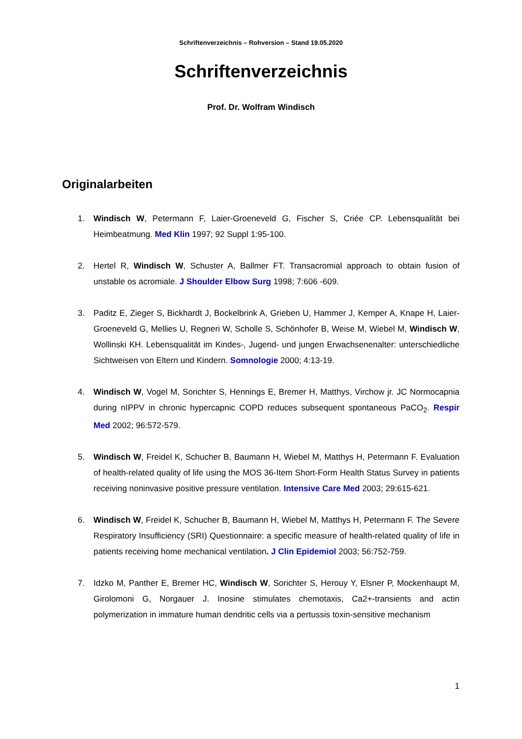Schriftenverzeichnis – Rohversion – Stand 19.05.2020
Schriftenverzeichnis
Prof. Dr. Wolfram Windisch
Originalarbeiten
1. Windisch W, Petermann F, Laier-Groeneveld G, Fischer S, Criée CP. Lebensqualität bei Heimbeatmung. Med Klin 1997; 92 Suppl 1:95-100.
2. Hertel R, Windisch W, Schuster A, Ballmer FT. Transacromial approach to obtain fusion of unstable os acromiale. J Shoulder Elbow Surg 1998; 7:606 -609.
3. Paditz E, Zieger S, Bickhardt J, Bockelbrink A, Grieben U, Hammer J, Kemper A, Knape H, Laier-Groeneveld G, Mellies U, Regneri W, Scholle S, Schönhofer B, Weise M, Wiebel M, Windisch W, Wollinski KH. Lebensqualität im Kindes-, Jugend- und jungen Erwachsenenalter: unterschiedliche Sichtweisen von Eltern und Kindern. Somnologie 2000; 4:13-19.
4. Windisch W, Vogel M, Sorichter S, Hennings E, Bremer H, Matthys, Virchow jr. JC Normocapnia during nIPPV in chronic hypercapnic COPD reduces subsequent spontaneous PaCO<sub>2</sub>. Respir Med 2002; 96:572-579.
5. Windisch W, Freidel K, Schucher B, Baumann H, Wiebel M, Matthys H, Petermann F. Evaluation of health-related quality of life using the MOS 36-Item Short-Form Health Status Survey in patients receiving noninvasive positive pressure ventilation. Intensive Care Med 2003; 29:615-621.
6. Windisch W, Freidel K, Schucher B, Baumann H, Wiebel M, Matthys H, Petermann F. The Severe Respiratory Insufficiency (SRI) Questionnaire: a specific measure of health-related quality of life in patients receiving home mechanical ventilation. J Clin Epidemiol 2003; 56:752-759.
7. Idzko M, Panther E, Bremer HC, Windisch W, Sorichter S, Herouy Y, Elsner P, Mockenhaupt M, Girolomoni G, Norgauer J. Inosine stimulates chemotaxis, Ca2+-transients and actin polymerization in immature human dendritic cells via a pertussis toxin-sensitive mechanism
1